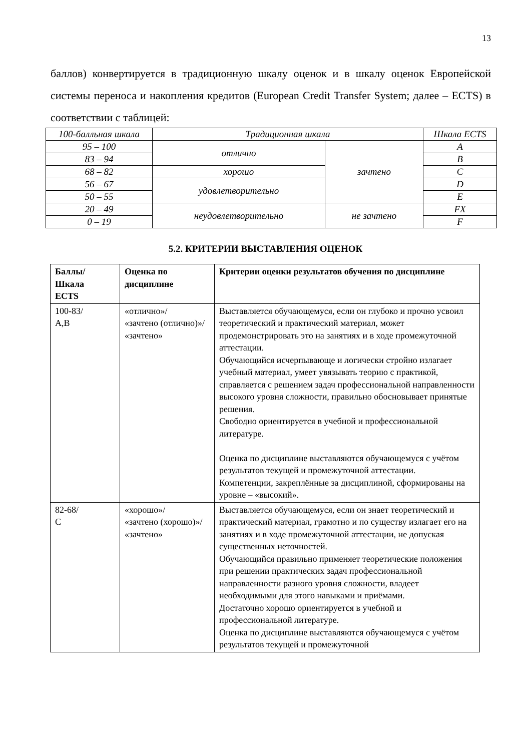13
баллов) конвертируется в традиционную шкалу оценок и в шкалу оценок Европейской системы переноса и накопления кредитов (European Credit Transfer System; далее – ECTS) в соответствии с таблицей:
| 100-балльная шкала | Традиционная шкала | | Шкала ECTS |
| 95 – 100 | отлично | зачтено | A |
| 83 – 94 | | | B |
| 68 – 82 | хорошо | | C |
| 56 – 67 | удовлетворительно | | D |
| 50 – 55 | | | E |
| 20 – 49 | неудовлетворительно | не зачтено | FX |
| 0 – 19 | | | F |
5.2. КРИТЕРИИ ВЫСТАВЛЕНИЯ ОЦЕНОК
| Баллы/ Шкала ECTS | Оценка по дисциплине | Критерии оценки результатов обучения по дисциплине |
| --- | --- | --- |
| 100-83/ A,B | «отлично»/ «зачтено (отлично)»/ «зачтено» | Выставляется обучающемуся, если он глубоко и прочно усвоил теоретический и практический материал, может продемонстрировать это на занятиях и в ходе промежуточной аттестации. Обучающийся исчерпывающе и логически стройно излагает учебный материал, умеет увязывать теорию с практикой, справляется с решением задач профессиональной направленности высокого уровня сложности, правильно обосновывает принятые решения. Свободно ориентируется в учебной и профессиональной литературе. Оценка по дисциплине выставляются обучающемуся с учётом результатов текущей и промежуточной аттестации. Компетенции, закреплённые за дисциплиной, сформированы на уровне – «высокий». |
| 82-68/ C | «хорошо»/ «зачтено (хорошо)»/ «зачтено» | Выставляется обучающемуся, если он знает теоретический и практический материал, грамотно и по существу излагает его на занятиях и в ходе промежуточной аттестации, не допуская существенных неточностей. Обучающийся правильно применяет теоретические положения при решении практических задач профессиональной направленности разного уровня сложности, владеет необходимыми для этого навыками и приёмами. Достаточно хорошо ориентируется в учебной и профессиональной литературе. Оценка по дисциплине выставляются обучающемуся с учётом результатов текущей и промежуточной |